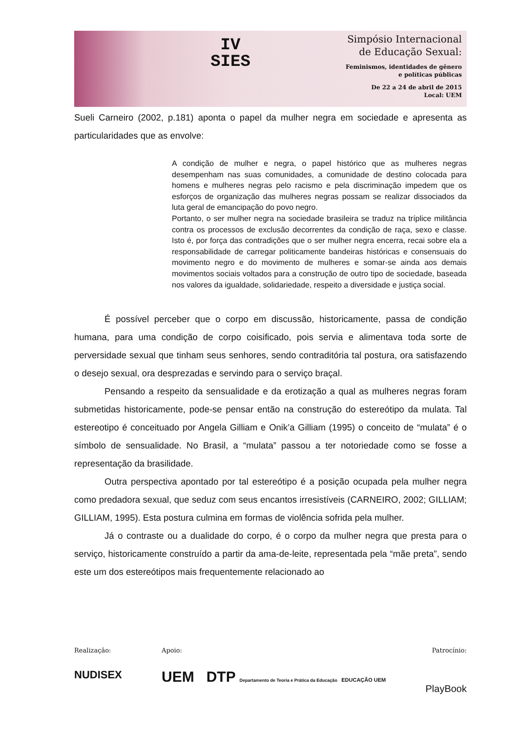IV
SIES
Simpósio Internacional
de Educação Sexual:
Feminismos, identidades de gênero
e políticas públicas
De 22 a 24 de abril de 2015
Local: UEM
Sueli Carneiro (2002, p.181) aponta o papel da mulher negra em sociedade e apresenta as particularidades que as envolve:
A condição de mulher e negra, o papel histórico que as mulheres negras desempenham nas suas comunidades, a comunidade de destino colocada para homens e mulheres negras pelo racismo e pela discriminação impedem que os esforços de organização das mulheres negras possam se realizar dissociados da luta geral de emancipação do povo negro.
Portanto, o ser mulher negra na sociedade brasileira se traduz na tríplice militância contra os processos de exclusão decorrentes da condição de raça, sexo e classe. Isto é, por força das contradições que o ser mulher negra encerra, recai sobre ela a responsabilidade de carregar politicamente bandeiras históricas e consensuais do movimento negro e do movimento de mulheres e somar-se ainda aos demais movimentos sociais voltados para a construção de outro tipo de sociedade, baseada nos valores da igualdade, solidariedade, respeito a diversidade e justiça social.
É possível perceber que o corpo em discussão, historicamente, passa de condição humana, para uma condição de corpo coisificado, pois servia e alimentava toda sorte de perversidade sexual que tinham seus senhores, sendo contraditória tal postura, ora satisfazendo o desejo sexual, ora desprezadas e servindo para o serviço braçal.
Pensando a respeito da sensualidade e da erotização a qual as mulheres negras foram submetidas historicamente, pode-se pensar então na construção do estereótipo da mulata. Tal estereotipo é conceituado por Angela Gilliam e Onik’a Gilliam (1995) o conceito de “mulata” é o símbolo de sensualidade. No Brasil, a “mulata” passou a ter notoriedade como se fosse a representação da brasilidade.
Outra perspectiva apontado por tal estereótipo é a posição ocupada pela mulher negra como predadora sexual, que seduz com seus encantos irresistíveis (CARNEIRO, 2002; GILLIAM; GILLIAM, 1995). Esta postura culmina em formas de violência sofrida pela mulher.
Já o contraste ou a dualidade do corpo, é o corpo da mulher negra que presta para o serviço, historicamente construído a partir da ama-de-leite, representada pela “mãe preta”, sendo este um dos estereótipos mais frequentemente relacionado ao
Realização:
NUDISEX
Apoio:
UEM DTP Departamento de Teoria e Prática da Educação EDUCAÇÃO UEM
Patrocínio:
PlayBook